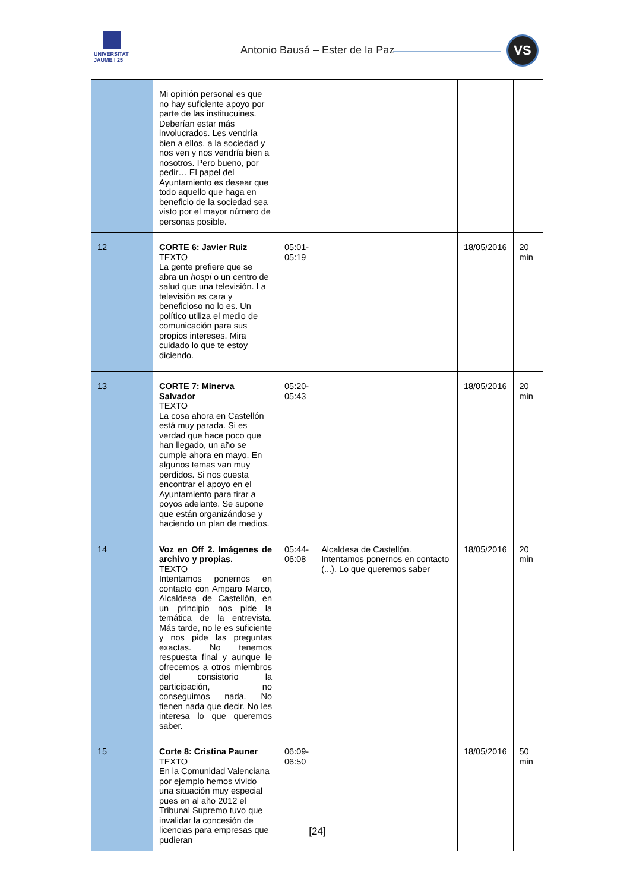UNIVERSITAT JAUME I 25
Antonio Bausá – Ester de la Paz
VS
| | Mi opinión personal es que no hay suficiente apoyo por parte de las institucuines. Deberían estar más involucrados. Les vendría bien a ellos, a la sociedad y nos ven y nos vendría bien a nosotros. Pero bueno, por pedir… El papel del Ayuntamiento es desear que todo aquello que haga en beneficio de la sociedad sea visto por el mayor número de personas posible. | | | | |
| 12 | CORTE 6: Javier Ruiz TEXTO La gente prefiere que se abra un hospi o un centro de salud que una televisión. La televisión es cara y beneficioso no lo es. Un político utiliza el medio de comunicación para sus propios intereses. Mira cuidado lo que te estoy diciendo. | 05:01- 05:19 | | 18/05/2016 | 20 min |
| 13 | CORTE 7: Minerva Salvador TEXTO La cosa ahora en Castellón está muy parada. Si es verdad que hace poco que han llegado, un año se cumple ahora en mayo. En algunos temas van muy perdidos. Si nos cuesta encontrar el apoyo en el Ayuntamiento para tirar a poyos adelante. Se supone que están organizándose y haciendo un plan de medios. | 05:20- 05:43 | | 18/05/2016 | 20 min |
| 14 | Voz en Off 2. Imágenes de archivo y propias. TEXTO Intentamos ponernos en contacto con Amparo Marco, Alcaldesa de Castellón, en un principio nos pide la temática de la entrevista. Más tarde, no le es suficiente y nos pide las preguntas exactas. No tenemos respuesta final y aunque le ofrecemos a otros miembros del consistorio la participación, no conseguimos nada. No tienen nada que decir. No les interesa lo que queremos saber. | 05:44- 06:08 | Alcaldesa de Castellón. Intentamos ponernos en contacto (...). Lo que queremos saber | 18/05/2016 | 20 min |
| 15 | Corte 8: Cristina Pauner TEXTO En la Comunidad Valenciana por ejemplo hemos vivido una situación muy especial pues en al año 2012 el Tribunal Supremo tuvo que invalidar la concesión de licencias para empresas que pudieran | 06:09- 06:50 | | 18/05/2016 | 50 min |
[24]